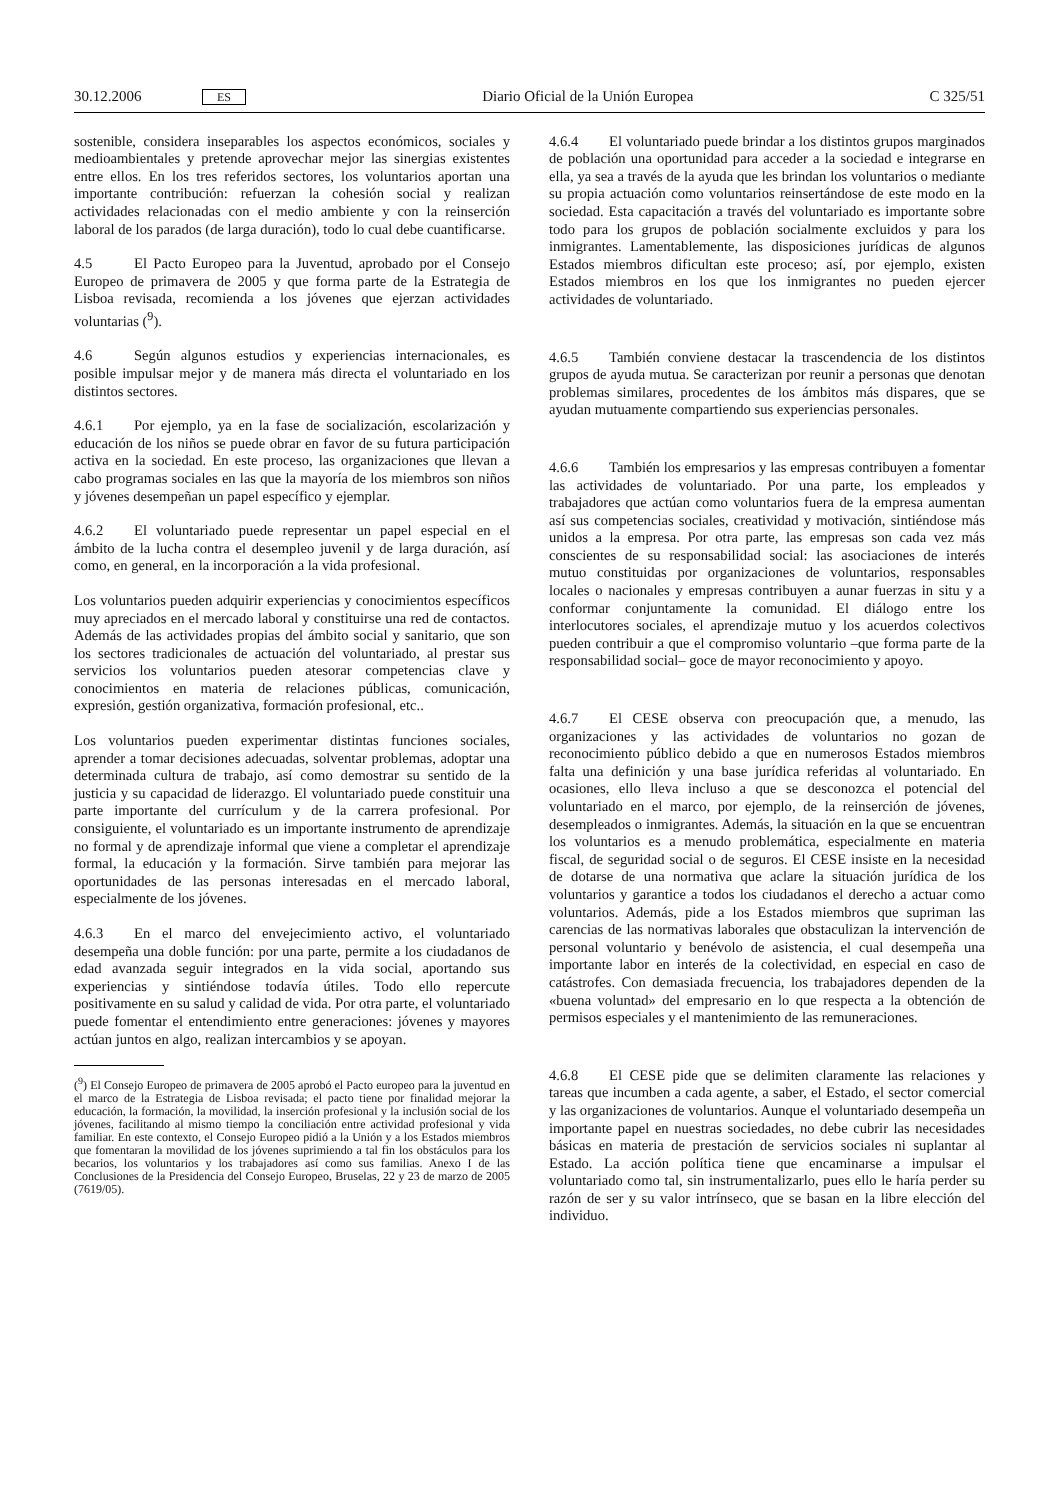30.12.2006 ES Diario Oficial de la Unión Europea C 325/51
sostenible, considera inseparables los aspectos económicos, sociales y medioambientales y pretende aprovechar mejor las sinergias existentes entre ellos. En los tres referidos sectores, los voluntarios aportan una importante contribución: refuerzan la cohesión social y realizan actividades relacionadas con el medio ambiente y con la reinserción laboral de los parados (de larga duración), todo lo cual debe cuantificarse.
4.5 El Pacto Europeo para la Juventud, aprobado por el Consejo Europeo de primavera de 2005 y que forma parte de la Estrategia de Lisboa revisada, recomienda a los jóvenes que ejerzan actividades voluntarias (<sup>9</sup>).
4.6 Según algunos estudios y experiencias internacionales, es posible impulsar mejor y de manera más directa el voluntariado en los distintos sectores.
4.6.1 Por ejemplo, ya en la fase de socialización, escolarización y educación de los niños se puede obrar en favor de su futura participación activa en la sociedad. En este proceso, las organizaciones que llevan a cabo programas sociales en las que la mayoría de los miembros son niños y jóvenes desempeñan un papel específico y ejemplar.
4.6.2 El voluntariado puede representar un papel especial en el ámbito de la lucha contra el desempleo juvenil y de larga duración, así como, en general, en la incorporación a la vida profesional.
Los voluntarios pueden adquirir experiencias y conocimientos específicos muy apreciados en el mercado laboral y constituirse una red de contactos. Además de las actividades propias del ámbito social y sanitario, que son los sectores tradicionales de actuación del voluntariado, al prestar sus servicios los voluntarios pueden atesorar competencias clave y conocimientos en materia de relaciones públicas, comunicación, expresión, gestión organizativa, formación profesional, etc..
Los voluntarios pueden experimentar distintas funciones sociales, aprender a tomar decisiones adecuadas, solventar problemas, adoptar una determinada cultura de trabajo, así como demostrar su sentido de la justicia y su capacidad de liderazgo. El voluntariado puede constituir una parte importante del currículum y de la carrera profesional. Por consiguiente, el voluntariado es un importante instrumento de aprendizaje no formal y de aprendizaje informal que viene a completar el aprendizaje formal, la educación y la formación. Sirve también para mejorar las oportunidades de las personas interesadas en el mercado laboral, especialmente de los jóvenes.
4.6.3 En el marco del envejecimiento activo, el voluntariado desempeña una doble función: por una parte, permite a los ciudadanos de edad avanzada seguir integrados en la vida social, aportando sus experiencias y sintiéndose todavía útiles. Todo ello repercute positivamente en su salud y calidad de vida. Por otra parte, el voluntariado puede fomentar el entendimiento entre generaciones: jóvenes y mayores actúan juntos en algo, realizan intercambios y se apoyan.
(<sup>9</sup>) El Consejo Europeo de primavera de 2005 aprobó el Pacto europeo para la juventud en el marco de la Estrategia de Lisboa revisada; el pacto tiene por finalidad mejorar la educación, la formación, la movilidad, la inserción profesional y la inclusión social de los jóvenes, facilitando al mismo tiempo la conciliación entre actividad profesional y vida familiar. En este contexto, el Consejo Europeo pidió a la Unión y a los Estados miembros que fomentaran la movilidad de los jóvenes suprimiendo a tal fin los obstáculos para los becarios, los voluntarios y los trabajadores así como sus familias. Anexo I de las Conclusiones de la Presidencia del Consejo Europeo, Bruselas, 22 y 23 de marzo de 2005 (7619/05).
4.6.4 El voluntariado puede brindar a los distintos grupos marginados de población una oportunidad para acceder a la sociedad e integrarse en ella, ya sea a través de la ayuda que les brindan los voluntarios o mediante su propia actuación como voluntarios reinsertándose de este modo en la sociedad. Esta capacitación a través del voluntariado es importante sobre todo para los grupos de población socialmente excluidos y para los inmigrantes. Lamentablemente, las disposiciones jurídicas de algunos Estados miembros dificultan este proceso; así, por ejemplo, existen Estados miembros en los que los inmigrantes no pueden ejercer actividades de voluntariado.
4.6.5 También conviene destacar la trascendencia de los distintos grupos de ayuda mutua. Se caracterizan por reunir a personas que denotan problemas similares, procedentes de los ámbitos más dispares, que se ayudan mutuamente compartiendo sus experiencias personales.
4.6.6 También los empresarios y las empresas contribuyen a fomentar las actividades de voluntariado. Por una parte, los empleados y trabajadores que actúan como voluntarios fuera de la empresa aumentan así sus competencias sociales, creatividad y motivación, sintiéndose más unidos a la empresa. Por otra parte, las empresas son cada vez más conscientes de su responsabilidad social: las asociaciones de interés mutuo constituidas por organizaciones de voluntarios, responsables locales o nacionales y empresas contribuyen a aunar fuerzas in situ y a conformar conjuntamente la comunidad. El diálogo entre los interlocutores sociales, el aprendizaje mutuo y los acuerdos colectivos pueden contribuir a que el compromiso voluntario –que forma parte de la responsabilidad social– goce de mayor reconocimiento y apoyo.
4.6.7 El CESE observa con preocupación que, a menudo, las organizaciones y las actividades de voluntarios no gozan de reconocimiento público debido a que en numerosos Estados miembros falta una definición y una base jurídica referidas al voluntariado. En ocasiones, ello lleva incluso a que se desconozca el potencial del voluntariado en el marco, por ejemplo, de la reinserción de jóvenes, desempleados o inmigrantes. Además, la situación en la que se encuentran los voluntarios es a menudo problemática, especialmente en materia fiscal, de seguridad social o de seguros. El CESE insiste en la necesidad de dotarse de una normativa que aclare la situación jurídica de los voluntarios y garantice a todos los ciudadanos el derecho a actuar como voluntarios. Además, pide a los Estados miembros que supriman las carencias de las normativas laborales que obstaculizan la intervención de personal voluntario y benévolo de asistencia, el cual desempeña una importante labor en interés de la colectividad, en especial en caso de catástrofes. Con demasiada frecuencia, los trabajadores dependen de la «buena voluntad» del empresario en lo que respecta a la obtención de permisos especiales y el mantenimiento de las remuneraciones.
4.6.8 El CESE pide que se delimiten claramente las relaciones y tareas que incumben a cada agente, a saber, el Estado, el sector comercial y las organizaciones de voluntarios. Aunque el voluntariado desempeña un importante papel en nuestras sociedades, no debe cubrir las necesidades básicas en materia de prestación de servicios sociales ni suplantar al Estado. La acción política tiene que encaminarse a impulsar el voluntariado como tal, sin instrumentalizarlo, pues ello le haría perder su razón de ser y su valor intrínseco, que se basan en la libre elección del individuo.